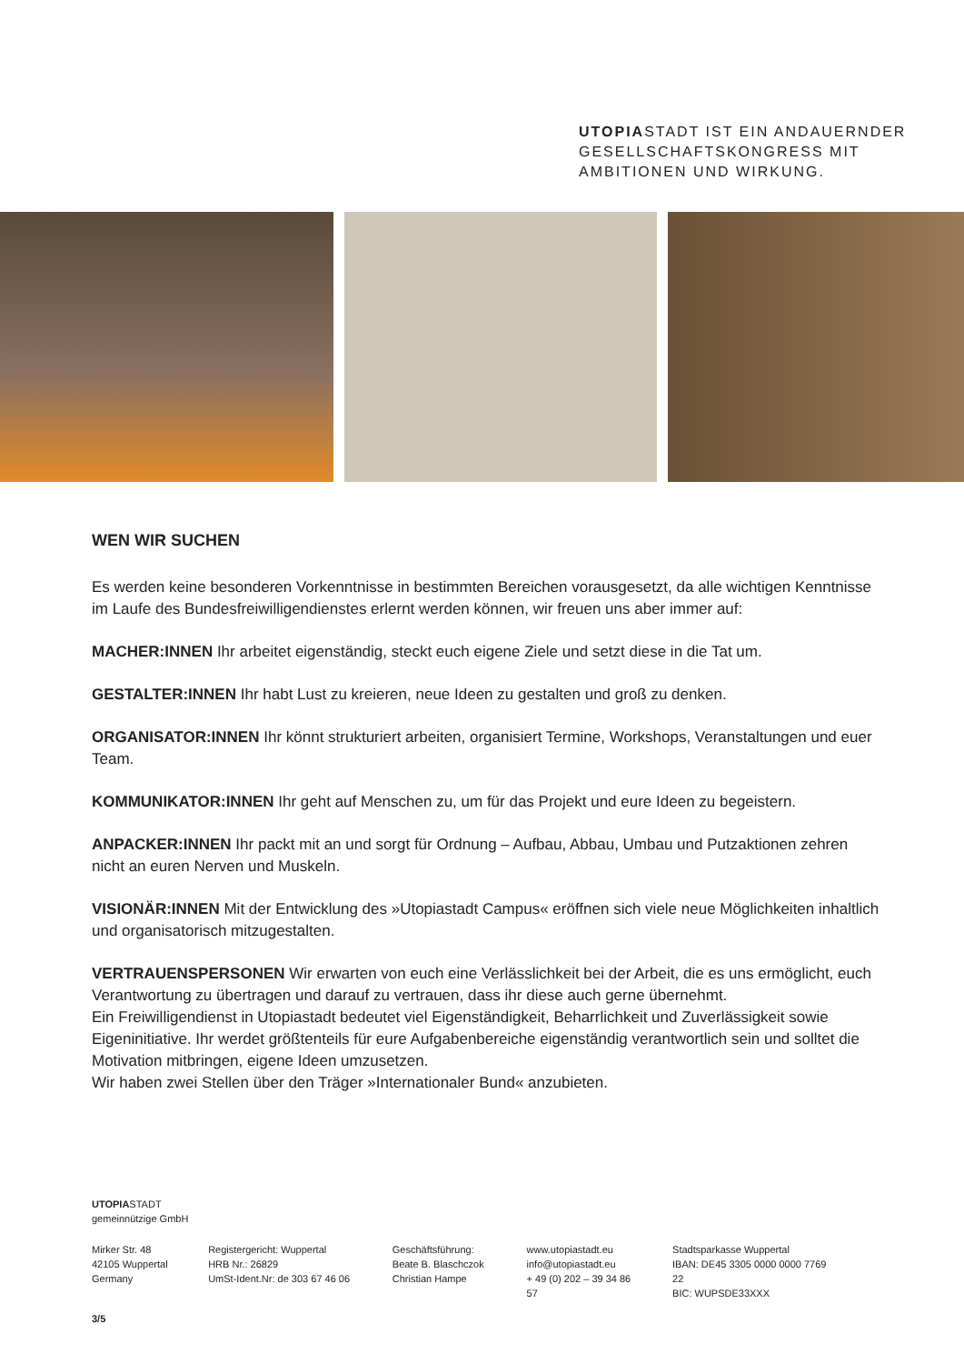UTOPIASTADT IST EIN ANDAUERNDER
GESELLSCHAFTSKONGRESS MIT
AMBITIONEN UND WIRKUNG.
WEN WIR SUCHEN
Es werden keine besonderen Vorkenntnisse in bestimmten Bereichen vorausgesetzt, da alle wichtigen Kenntnisse im Laufe des Bundesfreiwilligendienstes erlernt werden können, wir freuen uns aber immer auf:
MACHER:INNEN Ihr arbeitet eigenständig, steckt euch eigene Ziele und setzt diese in die Tat um.
GESTALTER:INNEN Ihr habt Lust zu kreieren, neue Ideen zu gestalten und groß zu denken.
ORGANISATOR:INNEN Ihr könnt strukturiert arbeiten, organisiert Termine, Workshops, Veranstaltungen und euer Team.
KOMMUNIKATOR:INNEN Ihr geht auf Menschen zu, um für das Projekt und eure Ideen zu begeistern.
ANPACKER:INNEN Ihr packt mit an und sorgt für Ordnung – Aufbau, Abbau, Umbau und Putzaktionen zehren nicht an euren Nerven und Muskeln.
VISIONÄR:INNEN Mit der Entwicklung des »Utopiastadt Campus« eröffnen sich viele neue Möglichkeiten inhaltlich und organisatorisch mitzugestalten.
VERTRAUENSPERSONEN Wir erwarten von euch eine Verlässlichkeit bei der Arbeit, die es uns ermöglicht, euch Verantwortung zu übertragen und darauf zu vertrauen, dass ihr diese auch gerne übernehmt.
Ein Freiwilligendienst in Utopiastadt bedeutet viel Eigenständigkeit, Beharrlichkeit und Zuverlässigkeit sowie Eigeninitiative. Ihr werdet größtenteils für eure Aufgabenbereiche eigenständig verantwortlich sein und solltet die Motivation mitbringen, eigene Ideen umzusetzen.
Wir haben zwei Stellen über den Träger »Internationaler Bund« anzubieten.
UTOPIASTADT
gemeinnützige GmbH
Mirker Str. 48
42105 Wuppertal
Germany
Registergericht: Wuppertal
HRB Nr.: 26829
UmSt-Ident.Nr: de 303 67 46 06
Geschäftsführung:
Beate B. Blaschczok
Christian Hampe
www.utopiastadt.eu
info@utopiastadt.eu
+ 49 (0) 202 – 39 34 86 57
Stadtsparkasse Wuppertal
IBAN: DE45 3305 0000 0000 7769 22
BIC: WUPSDE33XXX
3/5